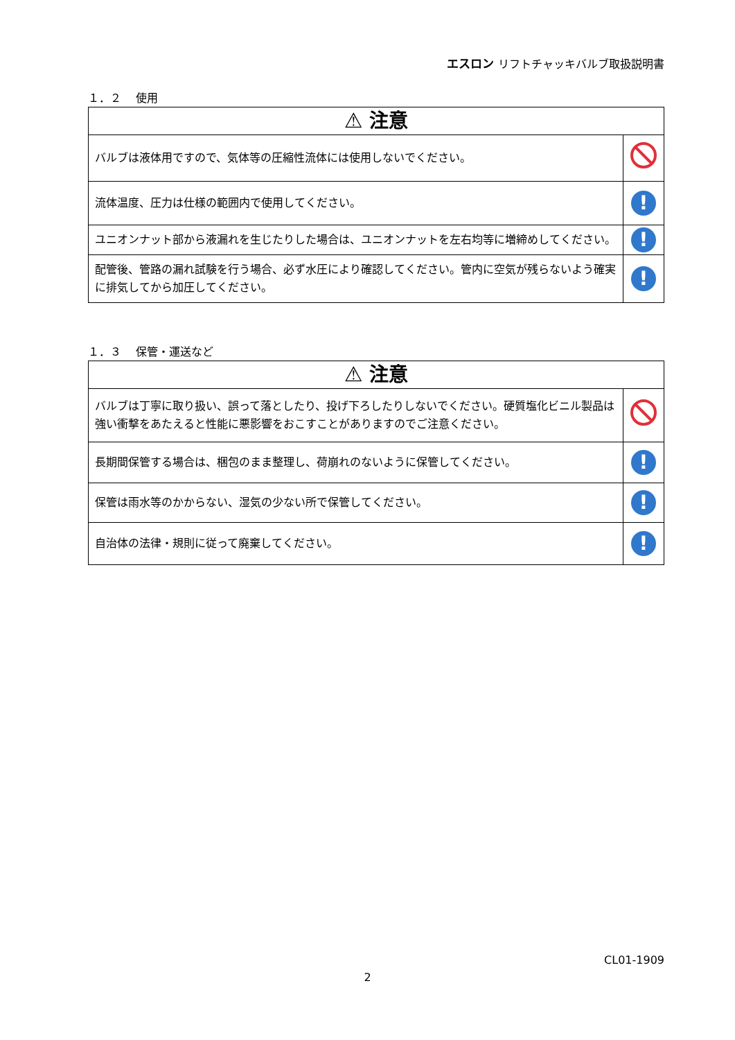エスロン リフトチャッキバルブ取扱説明書
１．２　 使用
| ⚠ 注意 | |
| --- | --- |
| バルブは液体用ですので、気体等の圧縮性流体には使用しないでください。 | |
| 流体温度、圧力は仕様の範囲内で使用してください。 | ! |
| ユニオンナット部から液漏れを生じたりした場合は、ユニオンナットを左右均等に増締めしてください。 | ! |
| 配管後、管路の漏れ試験を行う場合、必ず水圧により確認してください。管内に空気が残らないよう確実に排気してから加圧してください。 | ! |
１．３　 保管・運送など
| ⚠ 注意 | |
| --- | --- |
| バルブは丁寧に取り扱い、誤って落としたり、投げ下ろしたりしないでください。硬質塩化ビニル製品は強い衝撃をあたえると性能に悪影響をおこすことがありますのでご注意ください。 | |
| 長期間保管する場合は、梱包のまま整理し、荷崩れのないように保管してください。 | ! |
| 保管は雨水等のかからない、湿気の少ない所で保管してください。 | ! |
| 自治体の法律・規則に従って廃棄してください。 | ! |
CL01-1909
2